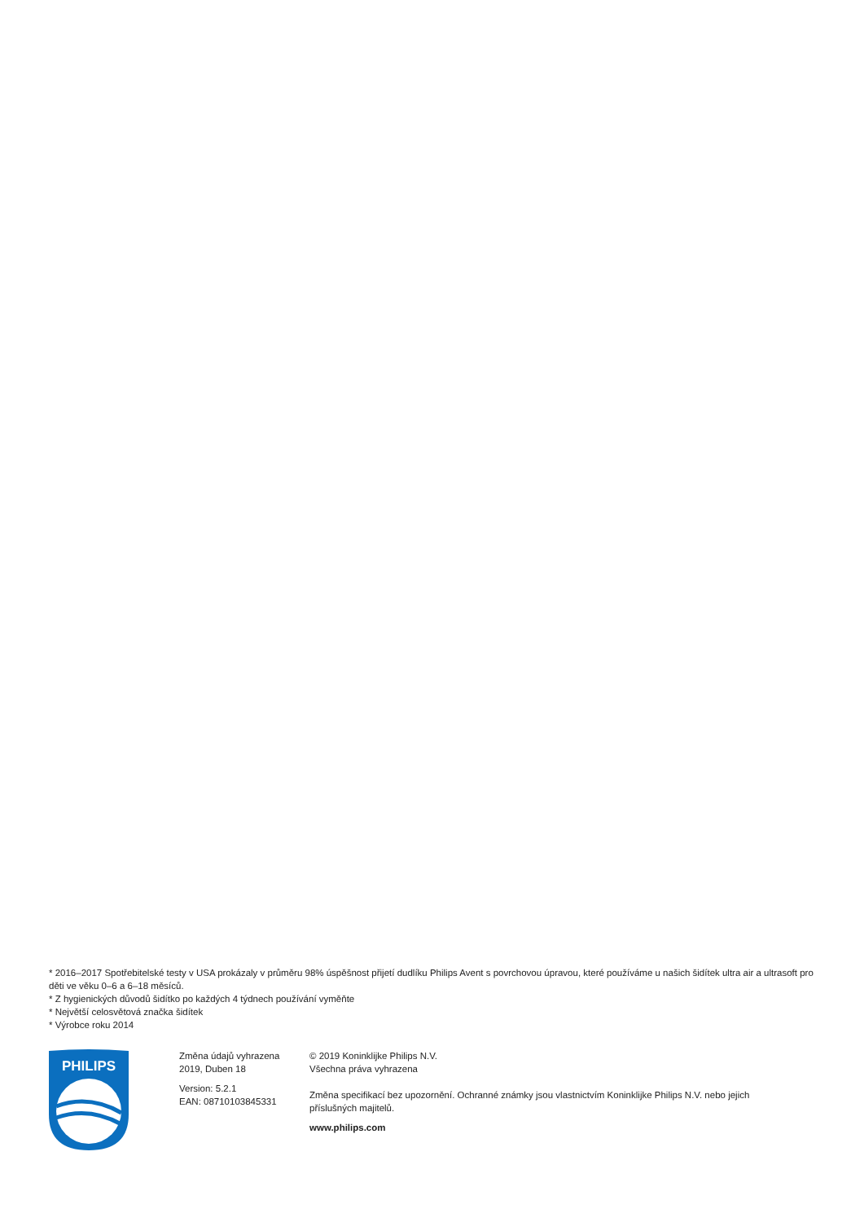* 2016–2017 Spotřebitelské testy v USA prokázaly v průměru 98% úspěšnost přijetí dudlíku Philips Avent s povrchovou úpravou, které používáme u našich šidítek ultra air a ultrasoft pro děti ve věku 0–6 a 6–18 měsíců.
* Z hygienických důvodů šidítko po každých 4 týdnech používání vyměňte
* Největší celosvětová značka šidítek
* Výrobce roku 2014
PHILIPS
Změna údajů vyhrazena
2019, Duben 18
Version: 5.2.1
EAN: 08710103845331
© 2019 Koninklijke Philips N.V.
Všechna práva vyhrazena
Změna specifikací bez upozornění. Ochranné známky jsou vlastnictvím Koninklijke Philips N.V. nebo jejich příslušných majitelů.
www.philips.com